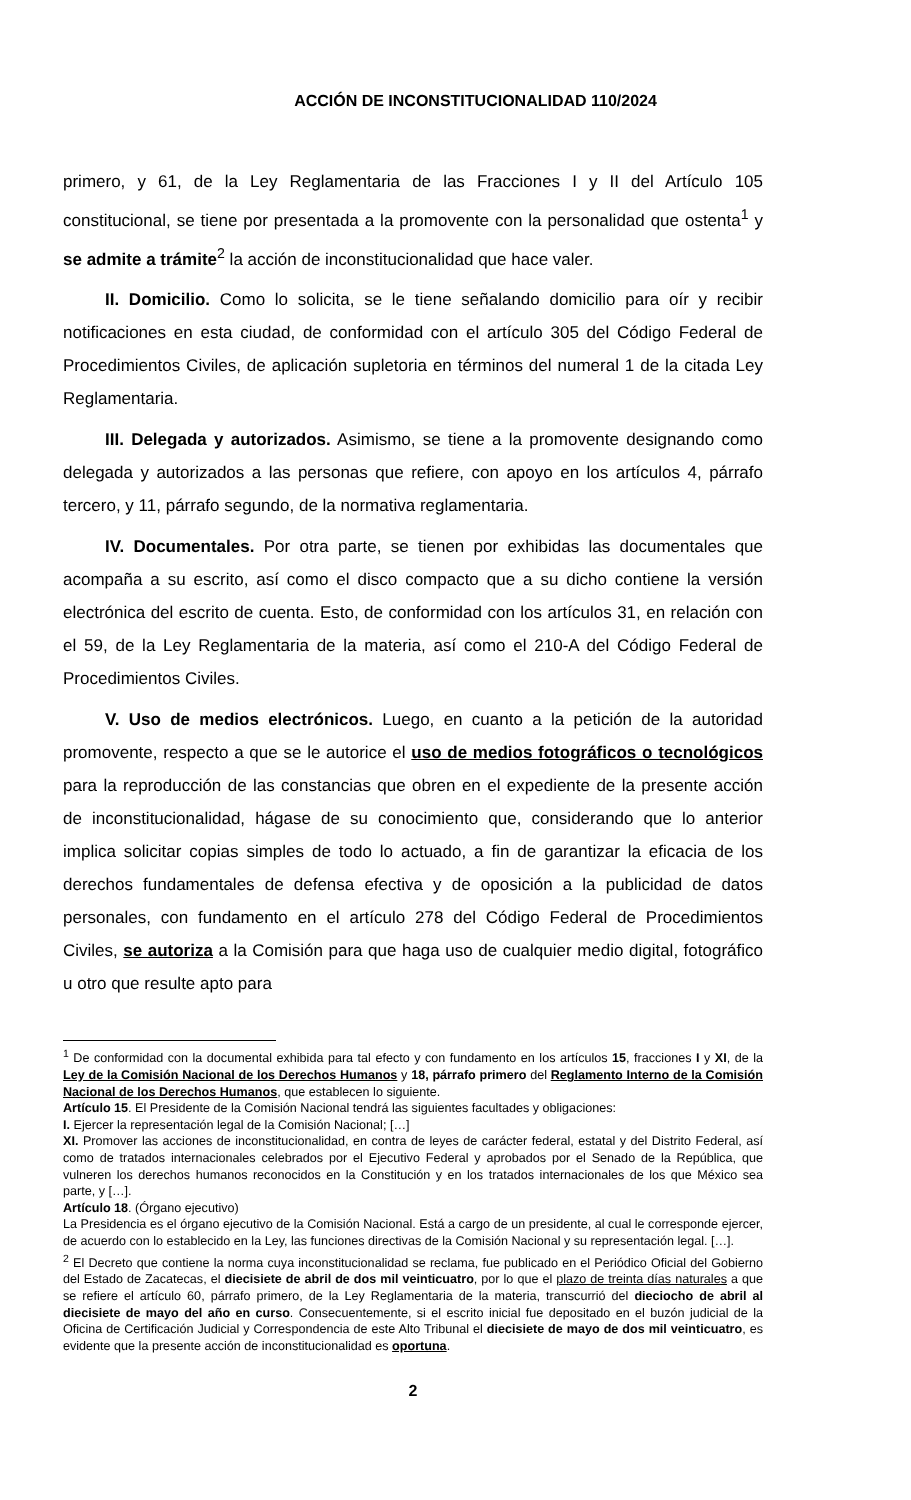ACCIÓN DE INCONSTITUCIONALIDAD 110/2024
primero, y 61, de la Ley Reglamentaria de las Fracciones I y II del Artículo 105 constitucional, se tiene por presentada a la promovente con la personalidad que ostenta<sup>1</sup> y se admite a trámite<sup>2</sup> la acción de inconstitucionalidad que hace valer.
II. Domicilio. Como lo solicita, se le tiene señalando domicilio para oír y recibir notificaciones en esta ciudad, de conformidad con el artículo 305 del Código Federal de Procedimientos Civiles, de aplicación supletoria en términos del numeral 1 de la citada Ley Reglamentaria.
III. Delegada y autorizados. Asimismo, se tiene a la promovente designando como delegada y autorizados a las personas que refiere, con apoyo en los artículos 4, párrafo tercero, y 11, párrafo segundo, de la normativa reglamentaria.
IV. Documentales. Por otra parte, se tienen por exhibidas las documentales que acompaña a su escrito, así como el disco compacto que a su dicho contiene la versión electrónica del escrito de cuenta. Esto, de conformidad con los artículos 31, en relación con el 59, de la Ley Reglamentaria de la materia, así como el 210-A del Código Federal de Procedimientos Civiles.
V. Uso de medios electrónicos. Luego, en cuanto a la petición de la autoridad promovente, respecto a que se le autorice el uso de medios fotográficos o tecnológicos para la reproducción de las constancias que obren en el expediente de la presente acción de inconstitucionalidad, hágase de su conocimiento que, considerando que lo anterior implica solicitar copias simples de todo lo actuado, a fin de garantizar la eficacia de los derechos fundamentales de defensa efectiva y de oposición a la publicidad de datos personales, con fundamento en el artículo 278 del Código Federal de Procedimientos Civiles, se autoriza a la Comisión para que haga uso de cualquier medio digital, fotográfico u otro que resulte apto para
<sup>1</sup> De conformidad con la documental exhibida para tal efecto y con fundamento en los artículos 15, fracciones I y XI, de la Ley de la Comisión Nacional de los Derechos Humanos y 18, párrafo primero del Reglamento Interno de la Comisión Nacional de los Derechos Humanos, que establecen lo siguiente.
Artículo 15. El Presidente de la Comisión Nacional tendrá las siguientes facultades y obligaciones:
I. Ejercer la representación legal de la Comisión Nacional; […]
XI. Promover las acciones de inconstitucionalidad, en contra de leyes de carácter federal, estatal y del Distrito Federal, así como de tratados internacionales celebrados por el Ejecutivo Federal y aprobados por el Senado de la República, que vulneren los derechos humanos reconocidos en la Constitución y en los tratados internacionales de los que México sea parte, y […].
Artículo 18. (Órgano ejecutivo)
La Presidencia es el órgano ejecutivo de la Comisión Nacional. Está a cargo de un presidente, al cual le corresponde ejercer, de acuerdo con lo establecido en la Ley, las funciones directivas de la Comisión Nacional y su representación legal. […].
<sup>2</sup> El Decreto que contiene la norma cuya inconstitucionalidad se reclama, fue publicado en el Periódico Oficial del Gobierno del Estado de Zacatecas, el diecisiete de abril de dos mil veinticuatro, por lo que el plazo de treinta días naturales a que se refiere el artículo 60, párrafo primero, de la Ley Reglamentaria de la materia, transcurrió del dieciocho de abril al diecisiete de mayo del año en curso. Consecuentemente, si el escrito inicial fue depositado en el buzón judicial de la Oficina de Certificación Judicial y Correspondencia de este Alto Tribunal el diecisiete de mayo de dos mil veinticuatro, es evidente que la presente acción de inconstitucionalidad es oportuna.
2